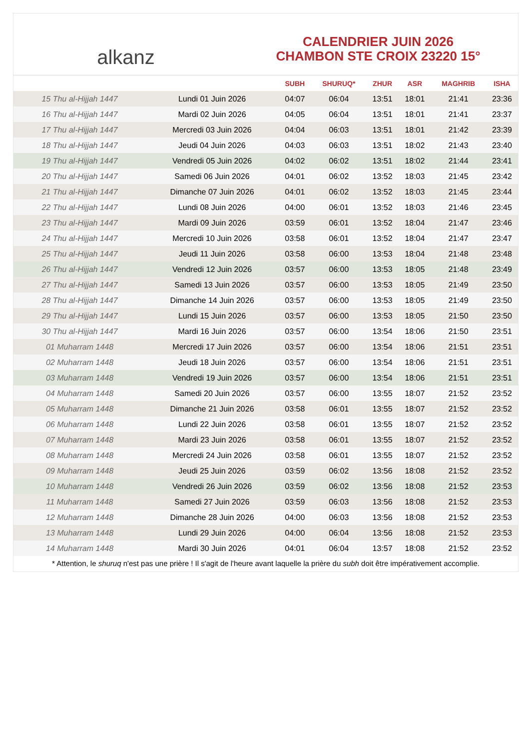alkanz
CALENDRIER JUIN 2026
CHAMBON STE CROIX 23220 15°
| | | SUBH | SHURUQ* | ZHUR | ASR | MAGHRIB | ISHA |
| --- | --- | --- | --- | --- | --- | --- | --- |
| 15 Thu al-Hijjah 1447 | Lundi 01 Juin 2026 | 04:07 | 06:04 | 13:51 | 18:01 | 21:41 | 23:36 |
| 16 Thu al-Hijjah 1447 | Mardi 02 Juin 2026 | 04:05 | 06:04 | 13:51 | 18:01 | 21:41 | 23:37 |
| 17 Thu al-Hijjah 1447 | Mercredi 03 Juin 2026 | 04:04 | 06:03 | 13:51 | 18:01 | 21:42 | 23:39 |
| 18 Thu al-Hijjah 1447 | Jeudi 04 Juin 2026 | 04:03 | 06:03 | 13:51 | 18:02 | 21:43 | 23:40 |
| 19 Thu al-Hijjah 1447 | Vendredi 05 Juin 2026 | 04:02 | 06:02 | 13:51 | 18:02 | 21:44 | 23:41 |
| 20 Thu al-Hijjah 1447 | Samedi 06 Juin 2026 | 04:01 | 06:02 | 13:52 | 18:03 | 21:45 | 23:42 |
| 21 Thu al-Hijjah 1447 | Dimanche 07 Juin 2026 | 04:01 | 06:02 | 13:52 | 18:03 | 21:45 | 23:44 |
| 22 Thu al-Hijjah 1447 | Lundi 08 Juin 2026 | 04:00 | 06:01 | 13:52 | 18:03 | 21:46 | 23:45 |
| 23 Thu al-Hijjah 1447 | Mardi 09 Juin 2026 | 03:59 | 06:01 | 13:52 | 18:04 | 21:47 | 23:46 |
| 24 Thu al-Hijjah 1447 | Mercredi 10 Juin 2026 | 03:58 | 06:01 | 13:52 | 18:04 | 21:47 | 23:47 |
| 25 Thu al-Hijjah 1447 | Jeudi 11 Juin 2026 | 03:58 | 06:00 | 13:53 | 18:04 | 21:48 | 23:48 |
| 26 Thu al-Hijjah 1447 | Vendredi 12 Juin 2026 | 03:57 | 06:00 | 13:53 | 18:05 | 21:48 | 23:49 |
| 27 Thu al-Hijjah 1447 | Samedi 13 Juin 2026 | 03:57 | 06:00 | 13:53 | 18:05 | 21:49 | 23:50 |
| 28 Thu al-Hijjah 1447 | Dimanche 14 Juin 2026 | 03:57 | 06:00 | 13:53 | 18:05 | 21:49 | 23:50 |
| 29 Thu al-Hijjah 1447 | Lundi 15 Juin 2026 | 03:57 | 06:00 | 13:53 | 18:05 | 21:50 | 23:50 |
| 30 Thu al-Hijjah 1447 | Mardi 16 Juin 2026 | 03:57 | 06:00 | 13:54 | 18:06 | 21:50 | 23:51 |
| 01 Muharram 1448 | Mercredi 17 Juin 2026 | 03:57 | 06:00 | 13:54 | 18:06 | 21:51 | 23:51 |
| 02 Muharram 1448 | Jeudi 18 Juin 2026 | 03:57 | 06:00 | 13:54 | 18:06 | 21:51 | 23:51 |
| 03 Muharram 1448 | Vendredi 19 Juin 2026 | 03:57 | 06:00 | 13:54 | 18:06 | 21:51 | 23:51 |
| 04 Muharram 1448 | Samedi 20 Juin 2026 | 03:57 | 06:00 | 13:55 | 18:07 | 21:52 | 23:52 |
| 05 Muharram 1448 | Dimanche 21 Juin 2026 | 03:58 | 06:01 | 13:55 | 18:07 | 21:52 | 23:52 |
| 06 Muharram 1448 | Lundi 22 Juin 2026 | 03:58 | 06:01 | 13:55 | 18:07 | 21:52 | 23:52 |
| 07 Muharram 1448 | Mardi 23 Juin 2026 | 03:58 | 06:01 | 13:55 | 18:07 | 21:52 | 23:52 |
| 08 Muharram 1448 | Mercredi 24 Juin 2026 | 03:58 | 06:01 | 13:55 | 18:07 | 21:52 | 23:52 |
| 09 Muharram 1448 | Jeudi 25 Juin 2026 | 03:59 | 06:02 | 13:56 | 18:08 | 21:52 | 23:52 |
| 10 Muharram 1448 | Vendredi 26 Juin 2026 | 03:59 | 06:02 | 13:56 | 18:08 | 21:52 | 23:53 |
| 11 Muharram 1448 | Samedi 27 Juin 2026 | 03:59 | 06:03 | 13:56 | 18:08 | 21:52 | 23:53 |
| 12 Muharram 1448 | Dimanche 28 Juin 2026 | 04:00 | 06:03 | 13:56 | 18:08 | 21:52 | 23:53 |
| 13 Muharram 1448 | Lundi 29 Juin 2026 | 04:00 | 06:04 | 13:56 | 18:08 | 21:52 | 23:53 |
| 14 Muharram 1448 | Mardi 30 Juin 2026 | 04:01 | 06:04 | 13:57 | 18:08 | 21:52 | 23:52 |
* Attention, le shuruq n'est pas une prière ! Il s'agit de l'heure avant laquelle la prière du subh doit être impérativement accomplie.